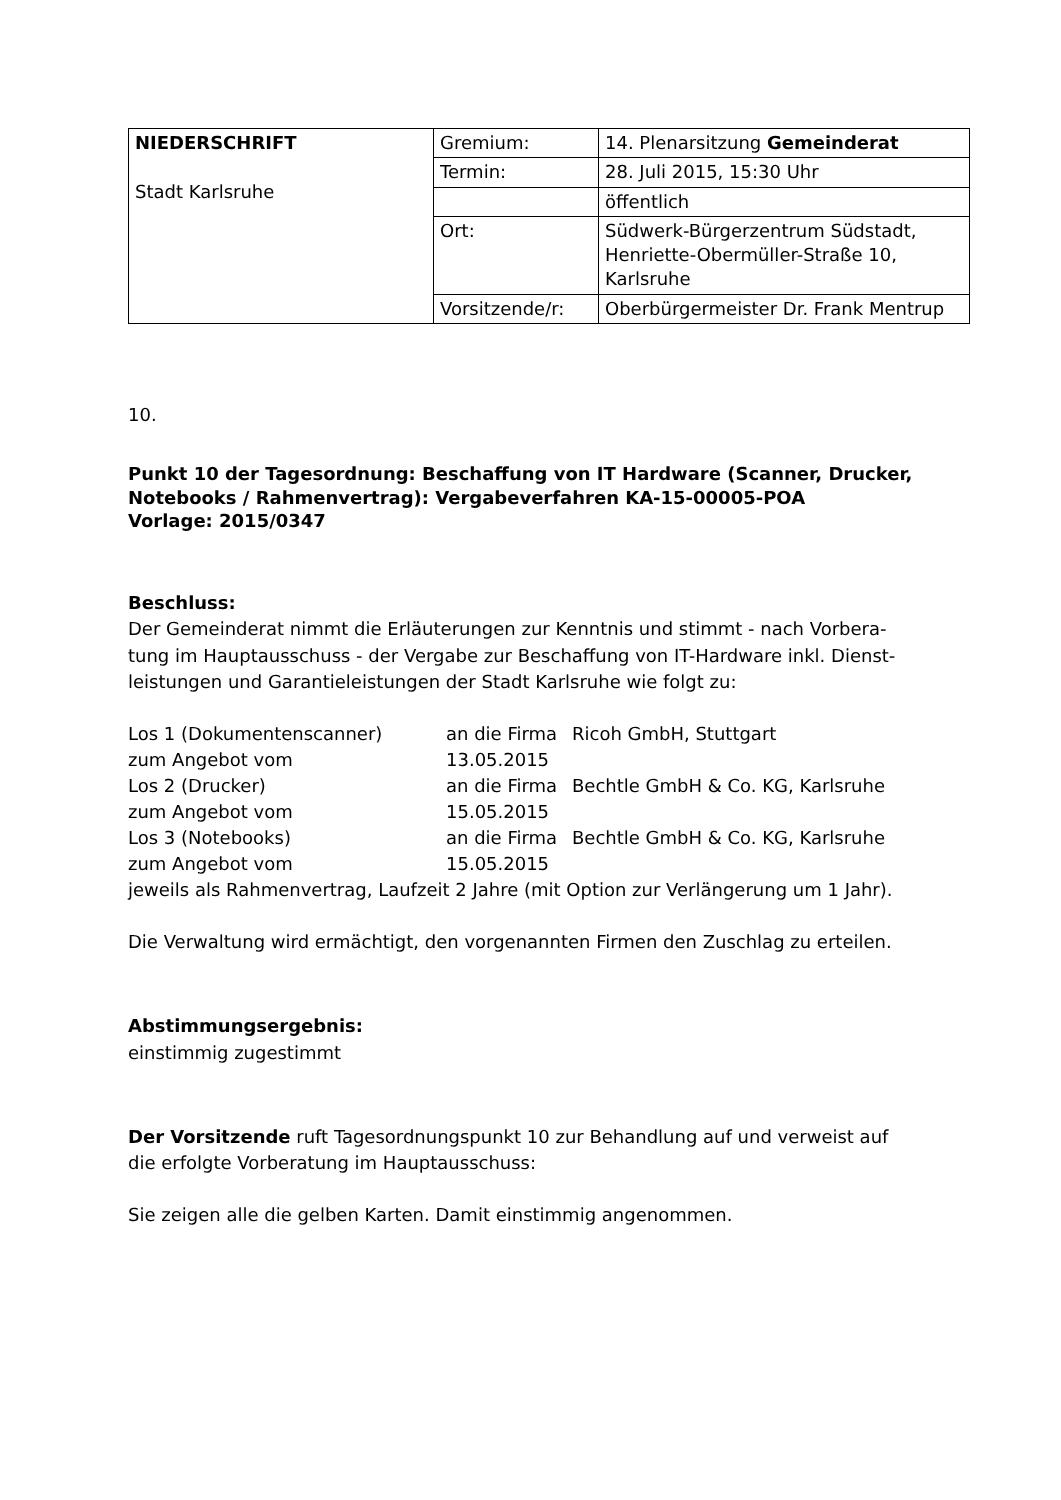| NIEDERSCHRIFT Stadt Karlsruhe | Gremium: | 14. Plenarsitzung Gemeinderat |
| | Termin: | 28. Juli 2015, 15:30 Uhr |
| | | öffentlich |
| | Ort: | Südwerk-Bürgerzentrum Südstadt, Henriette-Obermüller-Straße 10, Karlsruhe |
| | Vorsitzende/r: | Oberbürgermeister Dr. Frank Mentrup |
10.
Punkt 10 der Tagesordnung: Beschaffung von IT Hardware (Scanner, Drucker, Notebooks / Rahmenvertrag): Vergabeverfahren KA-15-00005-POA
Vorlage: 2015/0347
Beschluss:
Der Gemeinderat nimmt die Erläuterungen zur Kenntnis und stimmt - nach Vorbera­tung im Hauptausschuss - der Vergabe zur Beschaffung von IT-Hardware inkl. Dienst­leistungen und Garantieleistungen der Stadt Karlsruhe wie folgt zu:
| Los 1 (Dokumentenscanner) | an die Firma | Ricoh GmbH, Stuttgart |
| zum Angebot vom | 13.05.2015 | |
| Los 2 (Drucker) | an die Firma | Bechtle GmbH & Co. KG, Karlsruhe |
| zum Angebot vom | 15.05.2015 | |
| Los 3 (Notebooks) | an die Firma | Bechtle GmbH & Co. KG, Karlsruhe |
| zum Angebot vom | 15.05.2015 | |
jeweils als Rahmenvertrag, Laufzeit 2 Jahre (mit Option zur Verlängerung um 1 Jahr).
Die Verwaltung wird ermächtigt, den vorgenannten Firmen den Zuschlag zu erteilen.
Abstimmungsergebnis:
einstimmig zugestimmt
Der Vorsitzende ruft Tagesordnungspunkt 10 zur Behandlung auf und verweist auf die erfolgte Vorberatung im Hauptausschuss:
Sie zeigen alle die gelben Karten. Damit einstimmig angenommen.